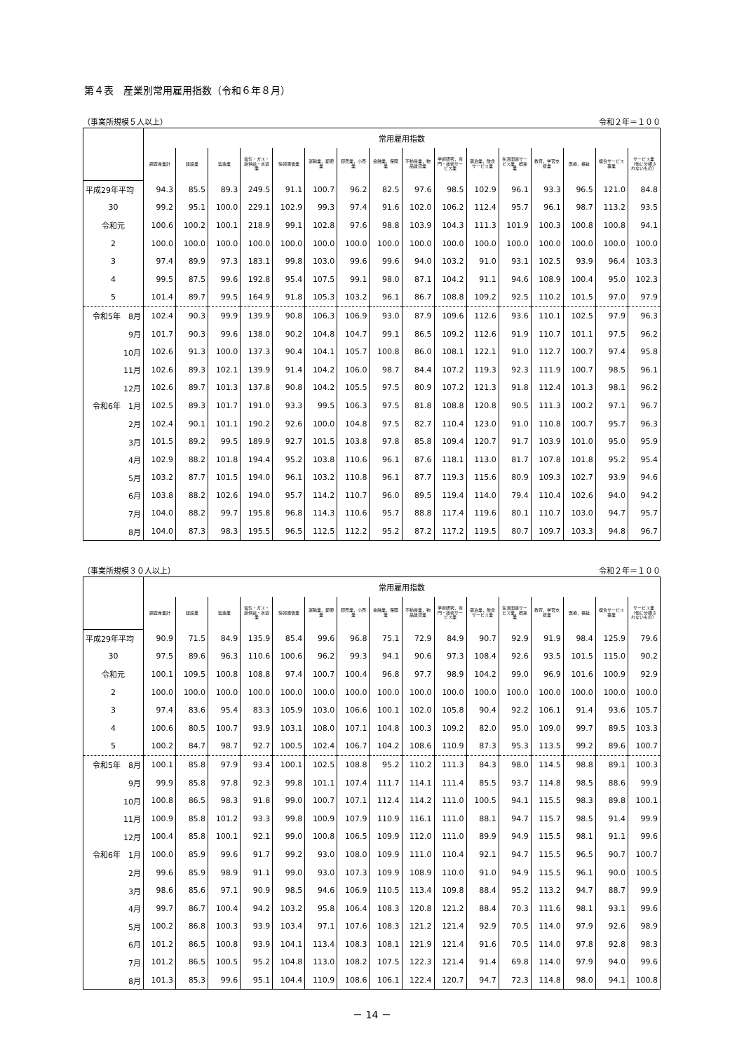第４表　産業別常用雇用指数（令和６年８月）
（事業所規模５人以上） 令和２年＝１００
| | 常用雇用指数 | | | | | | | | | | | | | | | |
| --- | --- | --- | --- | --- | --- | --- | --- | --- | --- | --- | --- | --- | --- | --- | --- | --- |
| | 調査産業計 | 建設業 | 製造業 | 電気・ガス・熱供給・水道業 | 情報通信業 | 運輸業，郵便業 | 卸売業，小売業 | 金融業，保険業 | 不動産業，物品賃貸業 | 学術研究，専門・技術サービス業 | 宿泊業，飲食サービス業 | 生活関連サービス業，娯楽業 | 教育，学習支援業 | 医療，福祉 | 複合サービス事業 | サービス業（他に分類されないもの） |
| 平成29年平均 | 94.3 | 85.5 | 89.3 | 249.5 | 91.1 | 100.7 | 96.2 | 82.5 | 97.6 | 98.5 | 102.9 | 96.1 | 93.3 | 96.5 | 121.0 | 84.8 |
| 30 | 99.2 | 95.1 | 100.0 | 229.1 | 102.9 | 99.3 | 97.4 | 91.6 | 102.0 | 106.2 | 112.4 | 95.7 | 96.1 | 98.7 | 113.2 | 93.5 |
| 令和元 | 100.6 | 100.2 | 100.1 | 218.9 | 99.1 | 102.8 | 97.6 | 98.8 | 103.9 | 104.3 | 111.3 | 101.9 | 100.3 | 100.8 | 100.8 | 94.1 |
| 2 | 100.0 | 100.0 | 100.0 | 100.0 | 100.0 | 100.0 | 100.0 | 100.0 | 100.0 | 100.0 | 100.0 | 100.0 | 100.0 | 100.0 | 100.0 | 100.0 |
| 3 | 97.4 | 89.9 | 97.3 | 183.1 | 99.8 | 103.0 | 99.6 | 99.6 | 94.0 | 103.2 | 91.0 | 93.1 | 102.5 | 93.9 | 96.4 | 103.3 |
| 4 | 99.5 | 87.5 | 99.6 | 192.8 | 95.4 | 107.5 | 99.1 | 98.0 | 87.1 | 104.2 | 91.1 | 94.6 | 108.9 | 100.4 | 95.0 | 102.3 |
| 5 | 101.4 | 89.7 | 99.5 | 164.9 | 91.8 | 105.3 | 103.2 | 96.1 | 86.7 | 108.8 | 109.2 | 92.5 | 110.2 | 101.5 | 97.0 | 97.9 |
| 令和5年 8月 | 102.4 | 90.3 | 99.9 | 139.9 | 90.8 | 106.3 | 106.9 | 93.0 | 87.9 | 109.6 | 112.6 | 93.6 | 110.1 | 102.5 | 97.9 | 96.3 |
| 9月 | 101.7 | 90.3 | 99.6 | 138.0 | 90.2 | 104.8 | 104.7 | 99.1 | 86.5 | 109.2 | 112.6 | 91.9 | 110.7 | 101.1 | 97.5 | 96.2 |
| 10月 | 102.6 | 91.3 | 100.0 | 137.3 | 90.4 | 104.1 | 105.7 | 100.8 | 86.0 | 108.1 | 122.1 | 91.0 | 112.7 | 100.7 | 97.4 | 95.8 |
| 11月 | 102.6 | 89.3 | 102.1 | 139.9 | 91.4 | 104.2 | 106.0 | 98.7 | 84.4 | 107.2 | 119.3 | 92.3 | 111.9 | 100.7 | 98.5 | 96.1 |
| 12月 | 102.6 | 89.7 | 101.3 | 137.8 | 90.8 | 104.2 | 105.5 | 97.5 | 80.9 | 107.2 | 121.3 | 91.8 | 112.4 | 101.3 | 98.1 | 96.2 |
| 令和6年 1月 | 102.5 | 89.3 | 101.7 | 191.0 | 93.3 | 99.5 | 106.3 | 97.5 | 81.8 | 108.8 | 120.8 | 90.5 | 111.3 | 100.2 | 97.1 | 96.7 |
| 2月 | 102.4 | 90.1 | 101.1 | 190.2 | 92.6 | 100.0 | 104.8 | 97.5 | 82.7 | 110.4 | 123.0 | 91.0 | 110.8 | 100.7 | 95.7 | 96.3 |
| 3月 | 101.5 | 89.2 | 99.5 | 189.9 | 92.7 | 101.5 | 103.8 | 97.8 | 85.8 | 109.4 | 120.7 | 91.7 | 103.9 | 101.0 | 95.0 | 95.9 |
| 4月 | 102.9 | 88.2 | 101.8 | 194.4 | 95.2 | 103.8 | 110.6 | 96.1 | 87.6 | 118.1 | 113.0 | 81.7 | 107.8 | 101.8 | 95.2 | 95.4 |
| 5月 | 103.2 | 87.7 | 101.5 | 194.0 | 96.1 | 103.2 | 110.8 | 96.1 | 87.7 | 119.3 | 115.6 | 80.9 | 109.3 | 102.7 | 93.9 | 94.6 |
| 6月 | 103.8 | 88.2 | 102.6 | 194.0 | 95.7 | 114.2 | 110.7 | 96.0 | 89.5 | 119.4 | 114.0 | 79.4 | 110.4 | 102.6 | 94.0 | 94.2 |
| 7月 | 104.0 | 88.2 | 99.7 | 195.8 | 96.8 | 114.3 | 110.6 | 95.7 | 88.8 | 117.4 | 119.6 | 80.1 | 110.7 | 103.0 | 94.7 | 95.7 |
| 8月 | 104.0 | 87.3 | 98.3 | 195.5 | 96.5 | 112.5 | 112.2 | 95.2 | 87.2 | 117.2 | 119.5 | 80.7 | 109.7 | 103.3 | 94.8 | 96.7 |
（事業所規模３０人以上） 令和２年＝１００
| | 常用雇用指数 | | | | | | | | | | | | | | | |
| --- | --- | --- | --- | --- | --- | --- | --- | --- | --- | --- | --- | --- | --- | --- | --- | --- |
| | 調査産業計 | 建設業 | 製造業 | 電気・ガス・熱供給・水道業 | 情報通信業 | 運輸業，郵便業 | 卸売業，小売業 | 金融業，保険業 | 不動産業，物品賃貸業 | 学術研究，専門・技術サービス業 | 宿泊業，飲食サービス業 | 生活関連サービス業，娯楽業 | 教育，学習支援業 | 医療，福祉 | 複合サービス事業 | サービス業（他に分類されないもの） |
| 平成29年平均 | 90.9 | 71.5 | 84.9 | 135.9 | 85.4 | 99.6 | 96.8 | 75.1 | 72.9 | 84.9 | 90.7 | 92.9 | 91.9 | 98.4 | 125.9 | 79.6 |
| 30 | 97.5 | 89.6 | 96.3 | 110.6 | 100.6 | 96.2 | 99.3 | 94.1 | 90.6 | 97.3 | 108.4 | 92.6 | 93.5 | 101.5 | 115.0 | 90.2 |
| 令和元 | 100.1 | 109.5 | 100.8 | 108.8 | 97.4 | 100.7 | 100.4 | 96.8 | 97.7 | 98.9 | 104.2 | 99.0 | 96.9 | 101.6 | 100.9 | 92.9 |
| 2 | 100.0 | 100.0 | 100.0 | 100.0 | 100.0 | 100.0 | 100.0 | 100.0 | 100.0 | 100.0 | 100.0 | 100.0 | 100.0 | 100.0 | 100.0 | 100.0 |
| 3 | 97.4 | 83.6 | 95.4 | 83.3 | 105.9 | 103.0 | 106.6 | 100.1 | 102.0 | 105.8 | 90.4 | 92.2 | 106.1 | 91.4 | 93.6 | 105.7 |
| 4 | 100.6 | 80.5 | 100.7 | 93.9 | 103.1 | 108.0 | 107.1 | 104.8 | 100.3 | 109.2 | 82.0 | 95.0 | 109.0 | 99.7 | 89.5 | 103.3 |
| 5 | 100.2 | 84.7 | 98.7 | 92.7 | 100.5 | 102.4 | 106.7 | 104.2 | 108.6 | 110.9 | 87.3 | 95.3 | 113.5 | 99.2 | 89.6 | 100.7 |
| 令和5年 8月 | 100.1 | 85.8 | 97.9 | 93.4 | 100.1 | 102.5 | 108.8 | 95.2 | 110.2 | 111.3 | 84.3 | 98.0 | 114.5 | 98.8 | 89.1 | 100.3 |
| 9月 | 99.9 | 85.8 | 97.8 | 92.3 | 99.8 | 101.1 | 107.4 | 111.7 | 114.1 | 111.4 | 85.5 | 93.7 | 114.8 | 98.5 | 88.6 | 99.9 |
| 10月 | 100.8 | 86.5 | 98.3 | 91.8 | 99.0 | 100.7 | 107.1 | 112.4 | 114.2 | 111.0 | 100.5 | 94.1 | 115.5 | 98.3 | 89.8 | 100.1 |
| 11月 | 100.9 | 85.8 | 101.2 | 93.3 | 99.8 | 100.9 | 107.9 | 110.9 | 116.1 | 111.0 | 88.1 | 94.7 | 115.7 | 98.5 | 91.4 | 99.9 |
| 12月 | 100.4 | 85.8 | 100.1 | 92.1 | 99.0 | 100.8 | 106.5 | 109.9 | 112.0 | 111.0 | 89.9 | 94.9 | 115.5 | 98.1 | 91.1 | 99.6 |
| 令和6年 1月 | 100.0 | 85.9 | 99.6 | 91.7 | 99.2 | 93.0 | 108.0 | 109.9 | 111.0 | 110.4 | 92.1 | 94.7 | 115.5 | 96.5 | 90.7 | 100.7 |
| 2月 | 99.6 | 85.9 | 98.9 | 91.1 | 99.0 | 93.0 | 107.3 | 109.9 | 108.9 | 110.0 | 91.0 | 94.9 | 115.5 | 96.1 | 90.0 | 100.5 |
| 3月 | 98.6 | 85.6 | 97.1 | 90.9 | 98.5 | 94.6 | 106.9 | 110.5 | 113.4 | 109.8 | 88.4 | 95.2 | 113.2 | 94.7 | 88.7 | 99.9 |
| 4月 | 99.7 | 86.7 | 100.4 | 94.2 | 103.2 | 95.8 | 106.4 | 108.3 | 120.8 | 121.2 | 88.4 | 70.3 | 111.6 | 98.1 | 93.1 | 99.6 |
| 5月 | 100.2 | 86.8 | 100.3 | 93.9 | 103.4 | 97.1 | 107.6 | 108.3 | 121.2 | 121.4 | 92.9 | 70.5 | 114.0 | 97.9 | 92.6 | 98.9 |
| 6月 | 101.2 | 86.5 | 100.8 | 93.9 | 104.1 | 113.4 | 108.3 | 108.1 | 121.9 | 121.4 | 91.6 | 70.5 | 114.0 | 97.8 | 92.8 | 98.3 |
| 7月 | 101.2 | 86.5 | 100.5 | 95.2 | 104.8 | 113.0 | 108.2 | 107.5 | 122.3 | 121.4 | 91.4 | 69.8 | 114.0 | 97.9 | 94.0 | 99.6 |
| 8月 | 101.3 | 85.3 | 99.6 | 95.1 | 104.4 | 110.9 | 108.6 | 106.1 | 122.4 | 120.7 | 94.7 | 72.3 | 114.8 | 98.0 | 94.1 | 100.8 |
－ 14 －